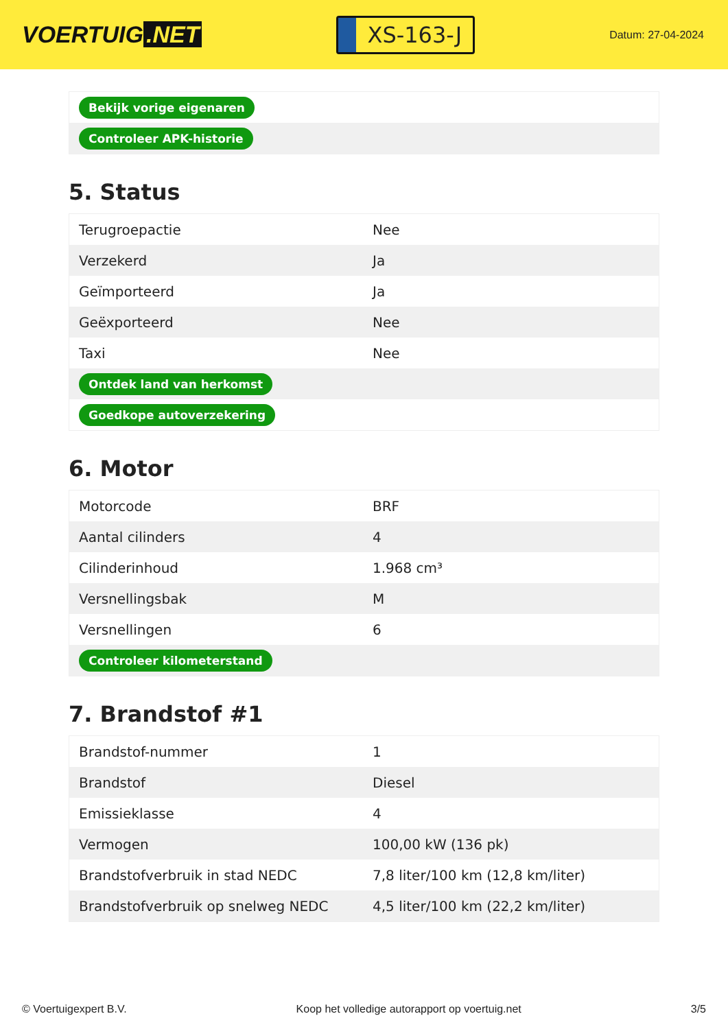VOERTUIG.NET
XS-163-J
Datum: 27-04-2024
| Bekijk vorige eigenaren | |
| Controleer APK-historie | |
5. Status
| Terugroepactie | Nee |
| Verzekerd | Ja |
| Geïmporteerd | Ja |
| Geëxporteerd | Nee |
| Taxi | Nee |
| Ontdek land van herkomst | |
| Goedkope autoverzekering | |
6. Motor
| Motorcode | BRF |
| Aantal cilinders | 4 |
| Cilinderinhoud | 1.968 cm³ |
| Versnellingsbak | M |
| Versnellingen | 6 |
| Controleer kilometerstand | |
7. Brandstof #1
| Brandstof-nummer | 1 |
| Brandstof | Diesel |
| Emissieklasse | 4 |
| Vermogen | 100,00 kW (136 pk) |
| Brandstofverbruik in stad NEDC | 7,8 liter/100 km (12,8 km/liter) |
| Brandstofverbruik op snelweg NEDC | 4,5 liter/100 km (22,2 km/liter) |
© Voertuigexpert B.V. Koop het volledige autorapport op voertuig.net 3/5